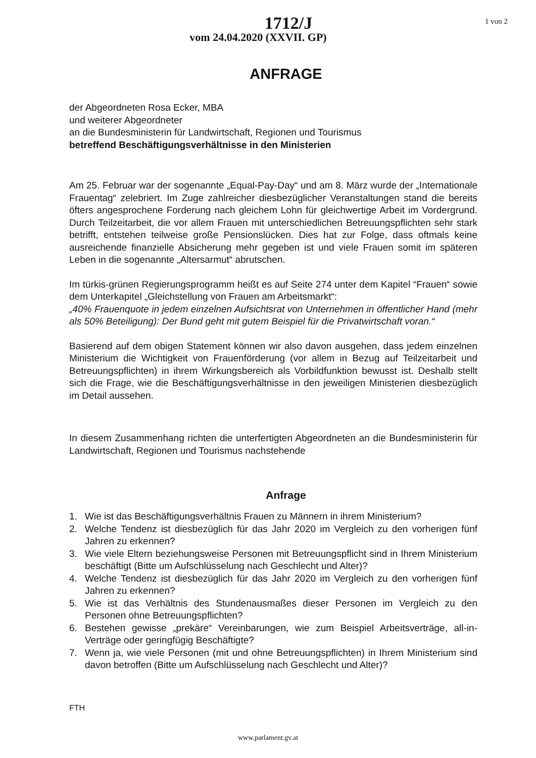1712/J
vom 24.04.2020 (XXVII. GP)
1 von 2
ANFRAGE
der Abgeordneten Rosa Ecker, MBA
und weiterer Abgeordneter
an die Bundesministerin für Landwirtschaft, Regionen und Tourismus
betreffend Beschäftigungsverhältnisse in den Ministerien
Am 25. Februar war der sogenannte „Equal-Pay-Day“ und am 8. März wurde der „Internationale Frauentag“ zelebriert. Im Zuge zahlreicher diesbezüglicher Veranstaltungen stand die bereits öfters angesprochene Forderung nach gleichem Lohn für gleichwertige Arbeit im Vordergrund. Durch Teilzeitarbeit, die vor allem Frauen mit unterschiedlichen Betreuungspflichten sehr stark betrifft, entstehen teilweise große Pensionslücken. Dies hat zur Folge, dass oftmals keine ausreichende finanzielle Absicherung mehr gegeben ist und viele Frauen somit im späteren Leben in die sogenannte „Altersarmut“ abrutschen.
Im türkis-grünen Regierungsprogramm heißt es auf Seite 274 unter dem Kapitel “Frauen“ sowie dem Unterkapitel „Gleichstellung von Frauen am Arbeitsmarkt“:
„40% Frauenquote in jedem einzelnen Aufsichtsrat von Unternehmen in öffentlicher Hand (mehr als 50% Beteiligung): Der Bund geht mit gutem Beispiel für die Privatwirtschaft voran.“
Basierend auf dem obigen Statement können wir also davon ausgehen, dass jedem einzelnen Ministerium die Wichtigkeit von Frauenförderung (vor allem in Bezug auf Teilzeitarbeit und Betreuungspflichten) in ihrem Wirkungsbereich als Vorbildfunktion bewusst ist. Deshalb stellt sich die Frage, wie die Beschäftigungsverhältnisse in den jeweiligen Ministerien diesbezüglich im Detail aussehen.
In diesem Zusammenhang richten die unterfertigten Abgeordneten an die Bundesministerin für Landwirtschaft, Regionen und Tourismus nachstehende
Anfrage
1. Wie ist das Beschäftigungsverhältnis Frauen zu Männern in ihrem Ministerium?
2. Welche Tendenz ist diesbezüglich für das Jahr 2020 im Vergleich zu den vorherigen fünf Jahren zu erkennen?
3. Wie viele Eltern beziehungsweise Personen mit Betreuungspflicht sind in Ihrem Ministerium beschäftigt (Bitte um Aufschlüsselung nach Geschlecht und Alter)?
4. Welche Tendenz ist diesbezüglich für das Jahr 2020 im Vergleich zu den vorherigen fünf Jahren zu erkennen?
5. Wie ist das Verhältnis des Stundenausmaßes dieser Personen im Vergleich zu den Personen ohne Betreuungspflichten?
6. Bestehen gewisse „prekäre“ Vereinbarungen, wie zum Beispiel Arbeitsverträge, all-in-Verträge oder geringfügig Beschäftigte?
7. Wenn ja, wie viele Personen (mit und ohne Betreuungspflichten) in Ihrem Ministerium sind davon betroffen (Bitte um Aufschlüsselung nach Geschlecht und Alter)?
FTH
www.parlament.gv.at